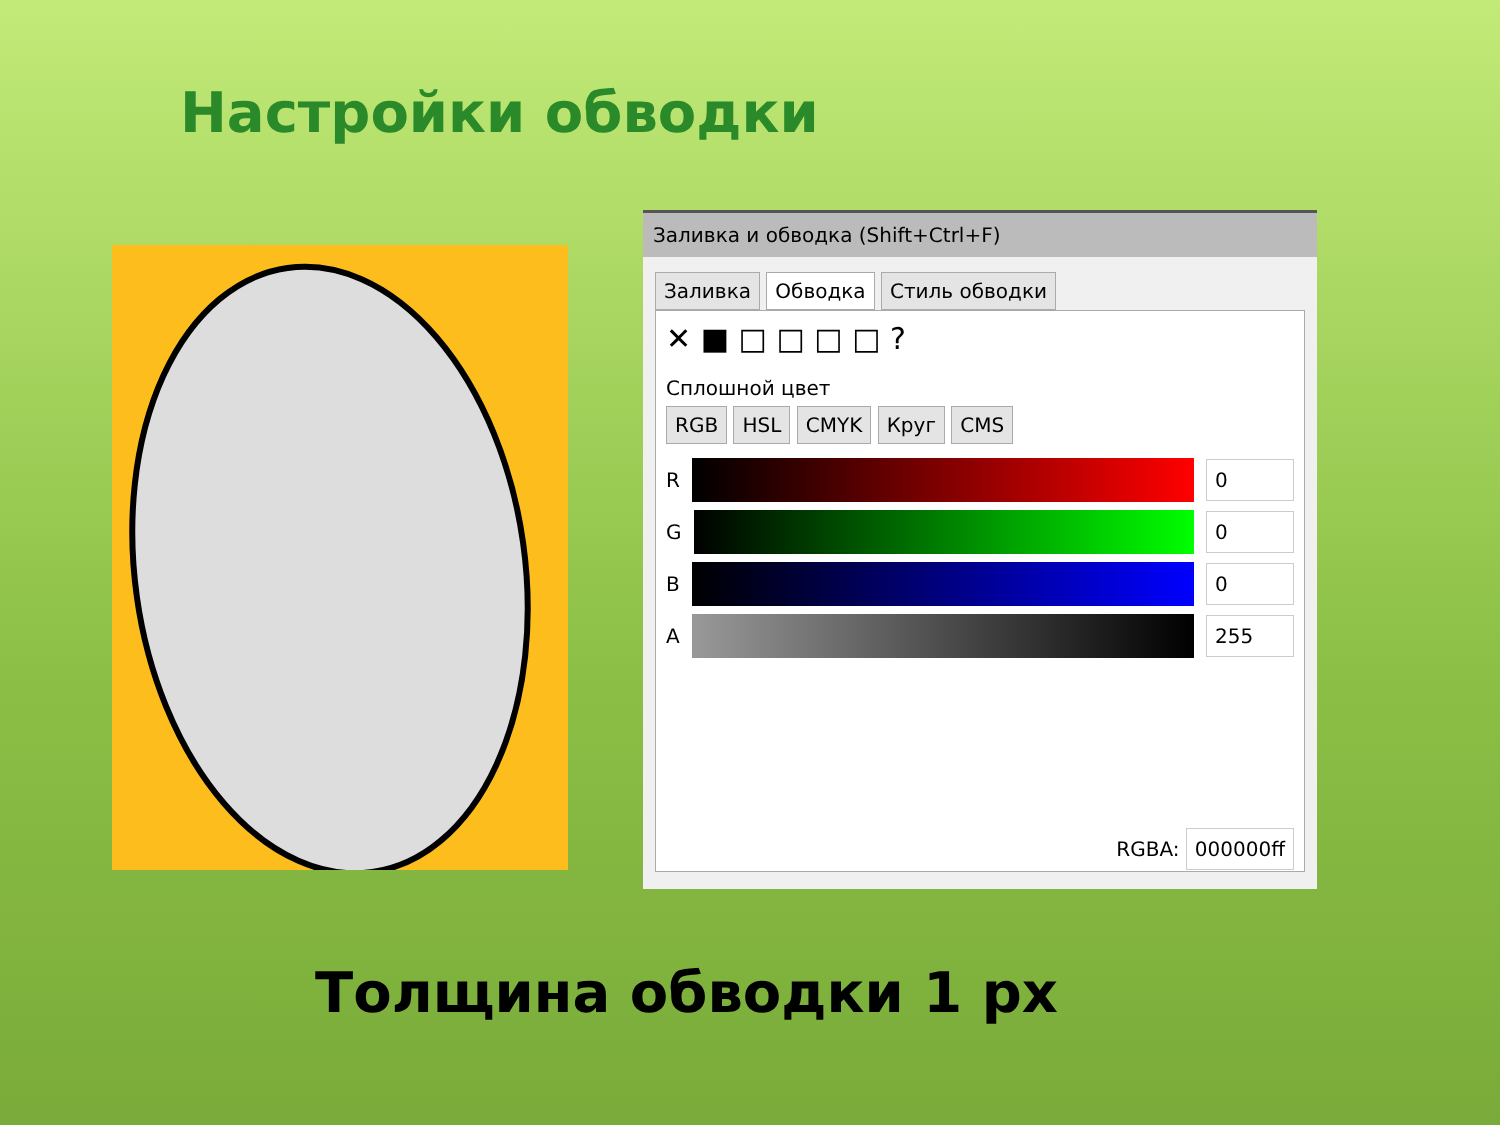Настройки обводки
Заливка и обводка (Shift+Ctrl+F)
Заливка Обводка Стиль обводки
✕ ■ □ □ □ □ ?
Сплошной цвет
RGB HSL CMYK Круг CMS
R
0
G
0
B
0
A
255
RGBA: 000000ff
Толщина обводки 1 px